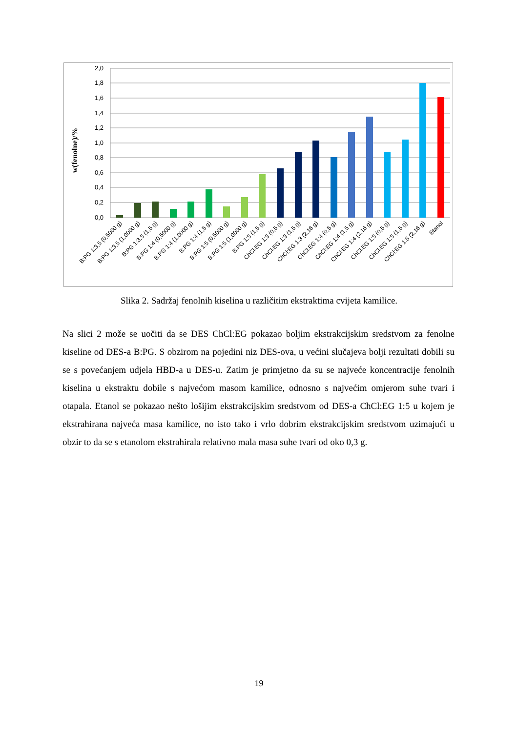2,0
1,8
1,6
1,4
1,2
1,0
0,8
0,6
0,4
0,2
0,0
w(fenolne)/%
B:PG 1:3,5 (0,5000 g)
B:PG 1:3,5 (1,0000 g)
B:PG 1:3,5 (1,5 g)
B:PG 1:4 (0,5000 g)
B:PG 1:4 (1,0000 g)
B:PG 1:4 (1,5 g)
B:PG 1:5 (0,5000 g)
B:PG 1:5 (1,0000 g)
B:PG 1:5 (1,5 g)
ChCl:EG 1:3 (0,5 g)
ChCl:EG 1:3 (1,5 g)
ChCl:EG 1:3 (2,16 g)
ChCl:EG 1:4 (0,5 g)
ChCl:EG 1:4 (1,5 g)
ChCl:EG 1:4 (2,16 g)
ChCl:EG 1:5 (0,5 g)
ChCl:EG 1:5 (1,5 g)
ChCl:EG 1:5 (2,16 g)
Etanol
Slika 2. Sadržaj fenolnih kiselina u različitim ekstraktima cvijeta kamilice.
Na slici 2 može se uočiti da se DES ChCl:EG pokazao boljim ekstrakcijskim sredstvom za fenolne kiseline od DES-a B:PG. S obzirom na pojedini niz DES-ova, u većini slučajeva bolji rezultati dobili su se s povećanjem udjela HBD-a u DES-u. Zatim je primjetno da su se najveće koncentracije fenolnih kiselina u ekstraktu dobile s najvećom masom kamilice, odnosno s najvećim omjerom suhe tvari i otapala. Etanol se pokazao nešto lošijim ekstrakcijskim sredstvom od DES-a ChCl:EG 1:5 u kojem je ekstrahirana najveća masa kamilice, no isto tako i vrlo dobrim ekstrakcijskim sredstvom uzimajući u obzir to da se s etanolom ekstrahirala relativno mala masa suhe tvari od oko 0,3 g.
19